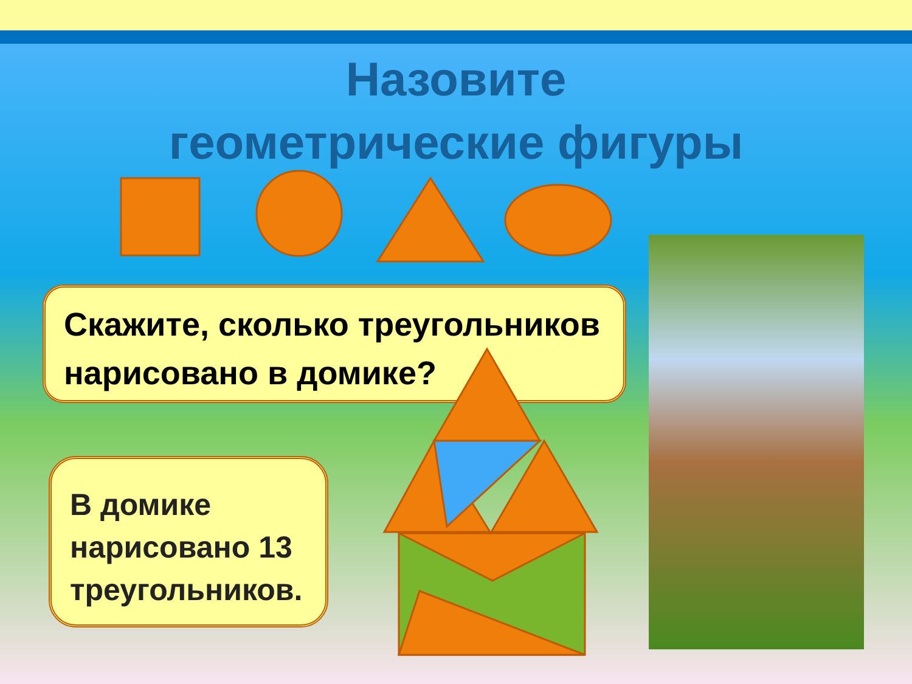Назовите
геометрические фигуры
Скажите, сколько треугольников нарисовано в домике?
В домике нарисовано 13 треугольников.